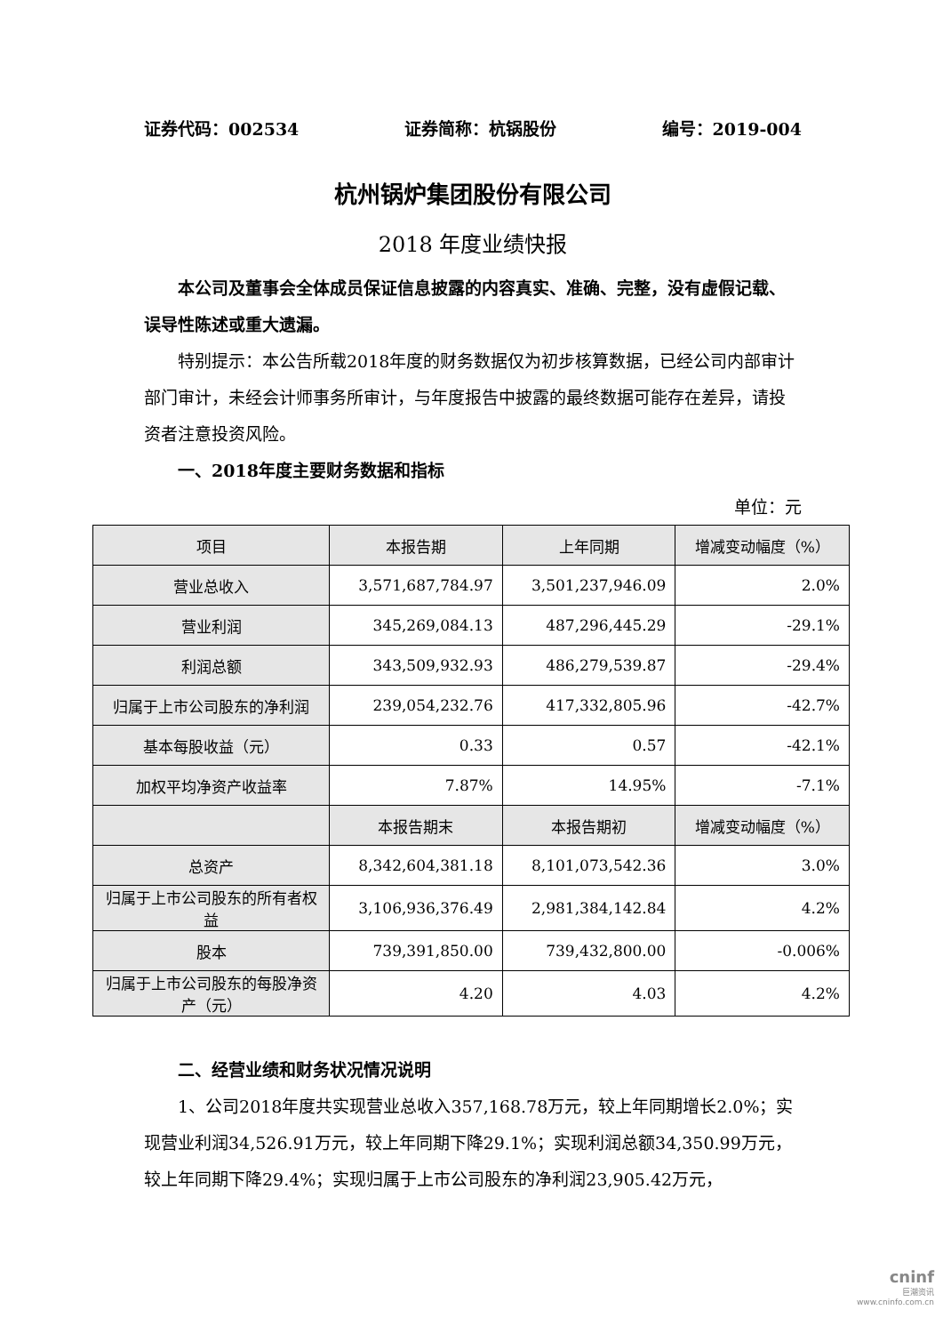证券代码：002534 证券简称：杭锅股份 编号：2019-004
杭州锅炉集团股份有限公司
2018 年度业绩快报
本公司及董事会全体成员保证信息披露的内容真实、准确、完整，没有虚假记载、误导性陈述或重大遗漏。
特别提示：本公告所载2018年度的财务数据仅为初步核算数据，已经公司内部审计部门审计，未经会计师事务所审计，与年度报告中披露的最终数据可能存在差异，请投资者注意投资风险。
一、2018年度主要财务数据和指标
单位：元
| 项目 | 本报告期 | 上年同期 | 增减变动幅度（%） |
| 营业总收入 | 3,571,687,784.97 | 3,501,237,946.09 | 2.0% |
| 营业利润 | 345,269,084.13 | 487,296,445.29 | -29.1% |
| 利润总额 | 343,509,932.93 | 486,279,539.87 | -29.4% |
| 归属于上市公司股东的净利润 | 239,054,232.76 | 417,332,805.96 | -42.7% |
| 基本每股收益（元） | 0.33 | 0.57 | -42.1% |
| 加权平均净资产收益率 | 7.87% | 14.95% | -7.1% |
| | 本报告期末 | 本报告期初 | 增减变动幅度（%） |
| 总资产 | 8,342,604,381.18 | 8,101,073,542.36 | 3.0% |
| 归属于上市公司股东的所有者权益 | 3,106,936,376.49 | 2,981,384,142.84 | 4.2% |
| 股本 | 739,391,850.00 | 739,432,800.00 | -0.006% |
| 归属于上市公司股东的每股净资产（元） | 4.20 | 4.03 | 4.2% |
二、经营业绩和财务状况情况说明
1、公司2018年度共实现营业总收入357,168.78万元，较上年同期增长2.0%；实现营业利润34,526.91万元，较上年同期下降29.1%；实现利润总额34,350.99万元，较上年同期下降29.4%；实现归属于上市公司股东的净利润23,905.42万元，
cninf
巨潮资讯
www.cninfo.com.cn